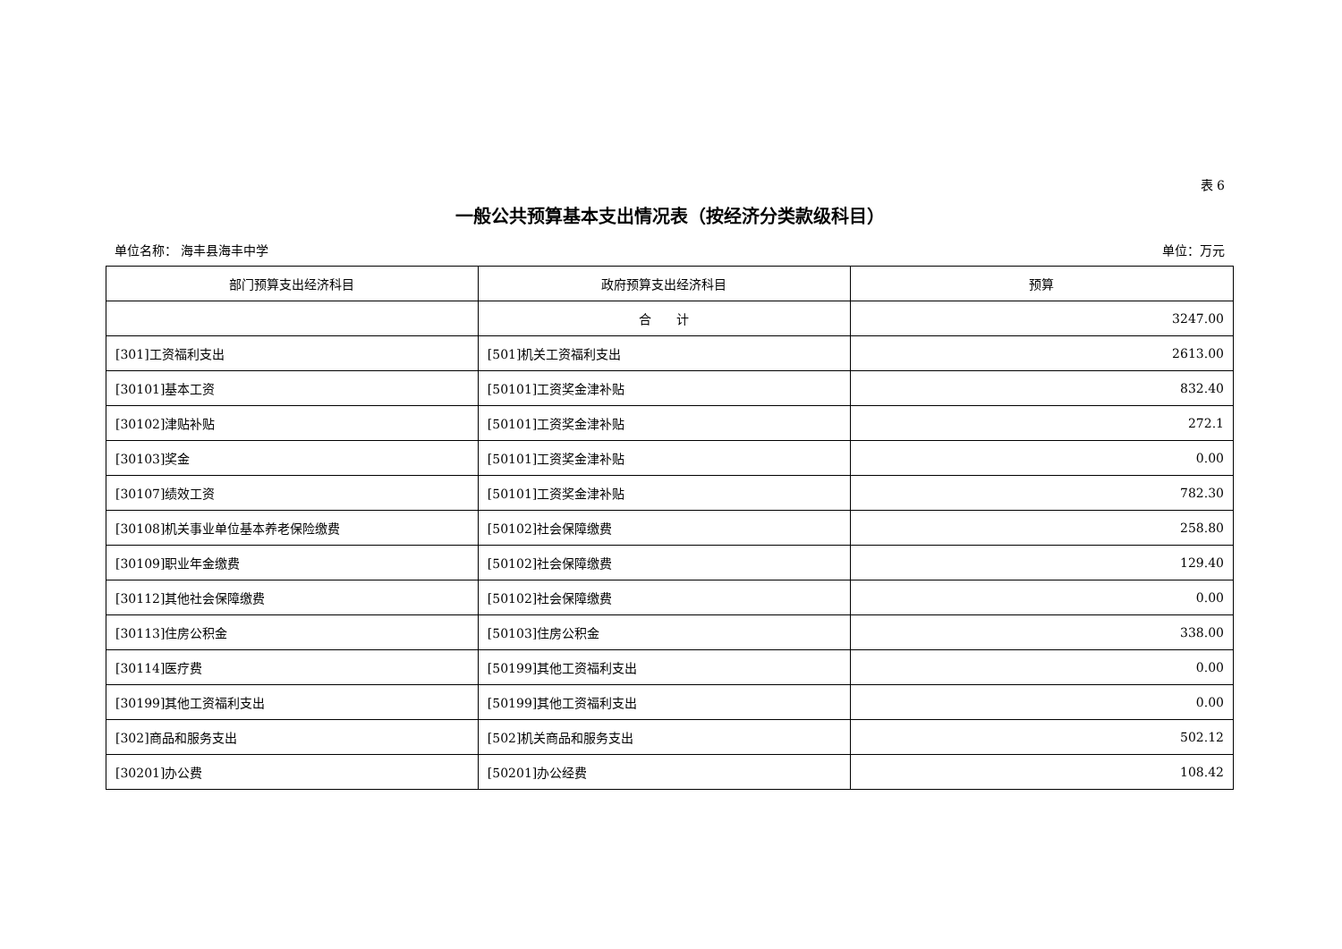表 6
一般公共预算基本支出情况表（按经济分类款级科目）
单位名称： 海丰县海丰中学 单位：万元
| 部门预算支出经济科目 | 政府预算支出经济科目 | 预算 |
| --- | --- | --- |
| | 合 计 | 3247.00 |
| [301]工资福利支出 | [501]机关工资福利支出 | 2613.00 |
| [30101]基本工资 | [50101]工资奖金津补贴 | 832.40 |
| [30102]津贴补贴 | [50101]工资奖金津补贴 | 272.1 |
| [30103]奖金 | [50101]工资奖金津补贴 | 0.00 |
| [30107]绩效工资 | [50101]工资奖金津补贴 | 782.30 |
| [30108]机关事业单位基本养老保险缴费 | [50102]社会保障缴费 | 258.80 |
| [30109]职业年金缴费 | [50102]社会保障缴费 | 129.40 |
| [30112]其他社会保障缴费 | [50102]社会保障缴费 | 0.00 |
| [30113]住房公积金 | [50103]住房公积金 | 338.00 |
| [30114]医疗费 | [50199]其他工资福利支出 | 0.00 |
| [30199]其他工资福利支出 | [50199]其他工资福利支出 | 0.00 |
| [302]商品和服务支出 | [502]机关商品和服务支出 | 502.12 |
| [30201]办公费 | [50201]办公经费 | 108.42 |